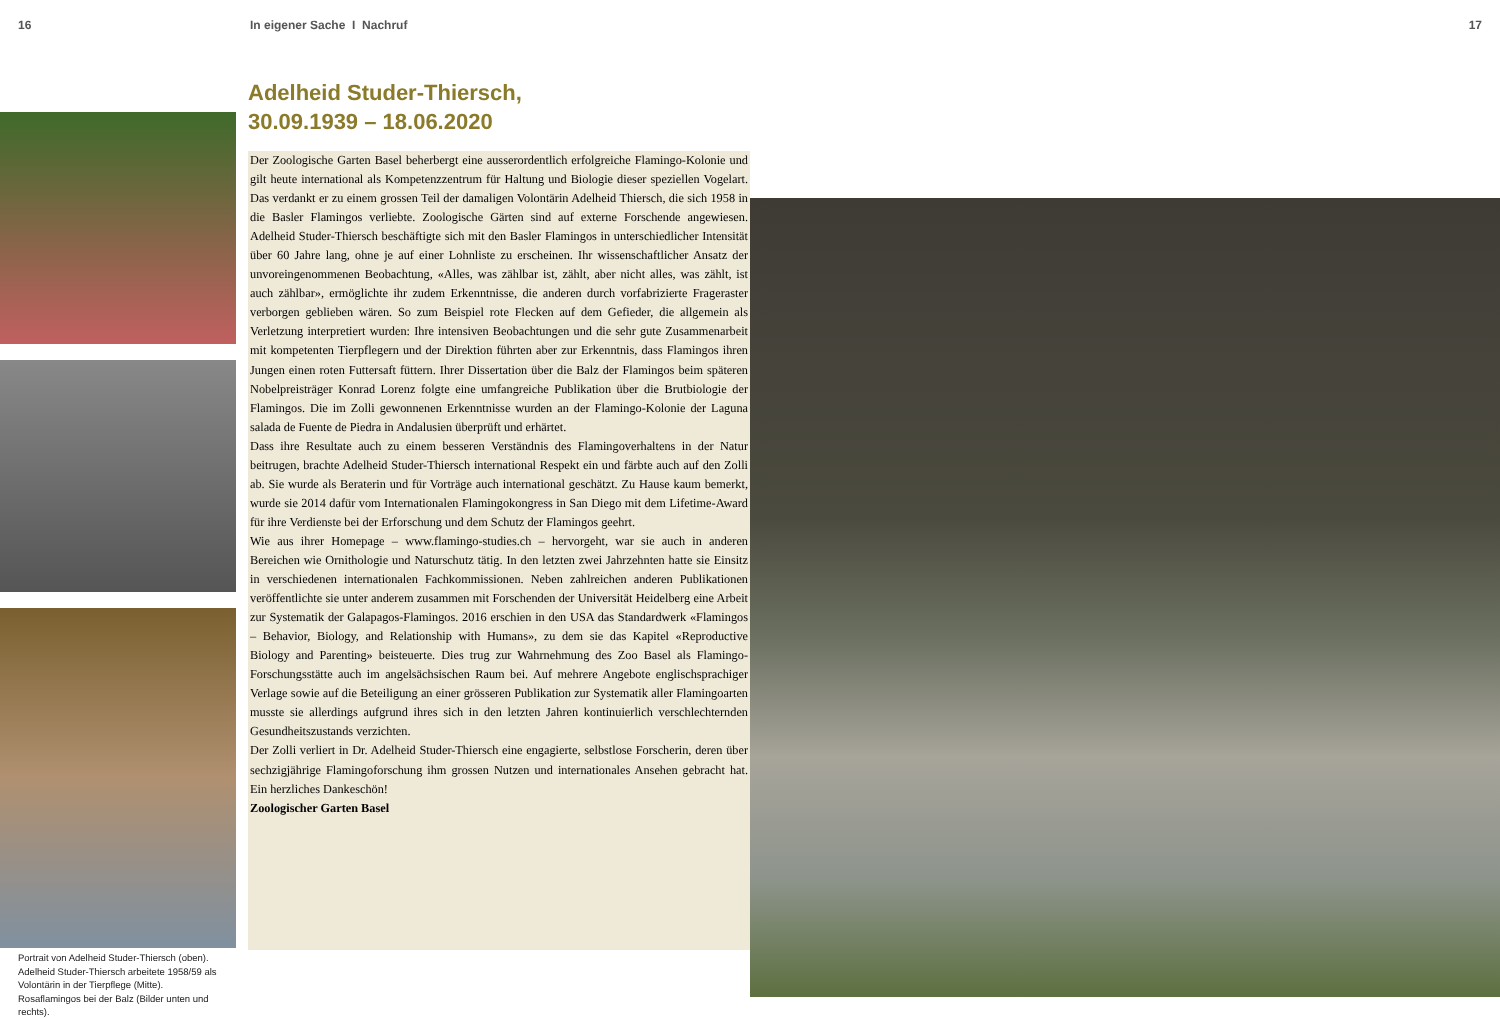16 In eigener Sache I Nachruf 17
Portrait von Adelheid Studer-Thiersch (oben).
Adelheid Studer-Thiersch arbeitete 1958/59 als
Volontärin in der Tierpflege (Mitte).
Rosaflamingos bei der Balz (Bilder unten und rechts).
Adelheid Studer-Thiersch,
30.09.1939 – 18.06.2020
Der Zoologische Garten Basel beherbergt eine ausserordentlich erfolgreiche Flamingo-Kolonie und gilt heute international als Kompetenzzentrum für Haltung und Biologie dieser speziellen Vogelart. Das verdankt er zu einem grossen Teil der damaligen Volontärin Adelheid Thiersch, die sich 1958 in die Basler Flamingos verliebte. Zoologische Gärten sind auf externe Forschende angewiesen. Adelheid Studer-Thiersch beschäftigte sich mit den Basler Flamingos in unterschiedlicher Intensität über 60 Jahre lang, ohne je auf einer Lohnliste zu erscheinen. Ihr wissenschaftlicher Ansatz der unvoreingenommenen Beobachtung, «Alles, was zählbar ist, zählt, aber nicht alles, was zählt, ist auch zählbar», ermöglichte ihr zudem Erkenntnisse, die anderen durch vorfabrizierte Frageraster verborgen geblieben wären. So zum Beispiel rote Flecken auf dem Gefieder, die allgemein als Verletzung interpretiert wurden: Ihre intensiven Beobachtungen und die sehr gute Zusammenarbeit mit kompetenten Tierpflegern und der Direktion führten aber zur Erkenntnis, dass Flamingos ihren Jungen einen roten Futtersaft füttern. Ihrer Dissertation über die Balz der Flamingos beim späteren Nobelpreisträger Konrad Lorenz folgte eine umfangreiche Publikation über die Brutbiologie der Flamingos. Die im Zolli gewonnenen Erkenntnisse wurden an der Flamingo-Kolonie der Laguna salada de Fuente de Piedra in Andalusien überprüft und erhärtet.
Dass ihre Resultate auch zu einem besseren Verständnis des Flamingoverhaltens in der Natur beitrugen, brachte Adelheid Studer-Thiersch international Respekt ein und färbte auch auf den Zolli ab. Sie wurde als Beraterin und für Vorträge auch international geschätzt. Zu Hause kaum bemerkt, wurde sie 2014 dafür vom Internationalen Flamingokongress in San Diego mit dem Lifetime-Award für ihre Verdienste bei der Erforschung und dem Schutz der Flamingos geehrt.
Wie aus ihrer Homepage – www.flamingo-studies.ch – hervorgeht, war sie auch in anderen Bereichen wie Ornithologie und Naturschutz tätig. In den letzten zwei Jahrzehnten hatte sie Einsitz in verschiedenen internationalen Fachkommissionen. Neben zahlreichen anderen Publikationen veröffentlichte sie unter anderem zusammen mit Forschenden der Universität Heidelberg eine Arbeit zur Systematik der Galapagos-Flamingos. 2016 erschien in den USA das Standardwerk «Flamingos – Behavior, Biology, and Relationship with Humans», zu dem sie das Kapitel «Reproductive Biology and Parenting» beisteuerte. Dies trug zur Wahrnehmung des Zoo Basel als Flamingo-Forschungsstätte auch im angelsächsischen Raum bei. Auf mehrere Angebote englischsprachiger Verlage sowie auf die Beteiligung an einer grösseren Publikation zur Systematik aller Flamingoarten musste sie allerdings aufgrund ihres sich in den letzten Jahren kontinuierlich verschlechternden Gesundheitszustands verzichten.
Der Zolli verliert in Dr. Adelheid Studer-Thiersch eine engagierte, selbstlose Forscherin, deren über sechzigjährige Flamingoforschung ihm grossen Nutzen und internationales Ansehen gebracht hat. Ein herzliches Dankeschön!
Zoologischer Garten Basel